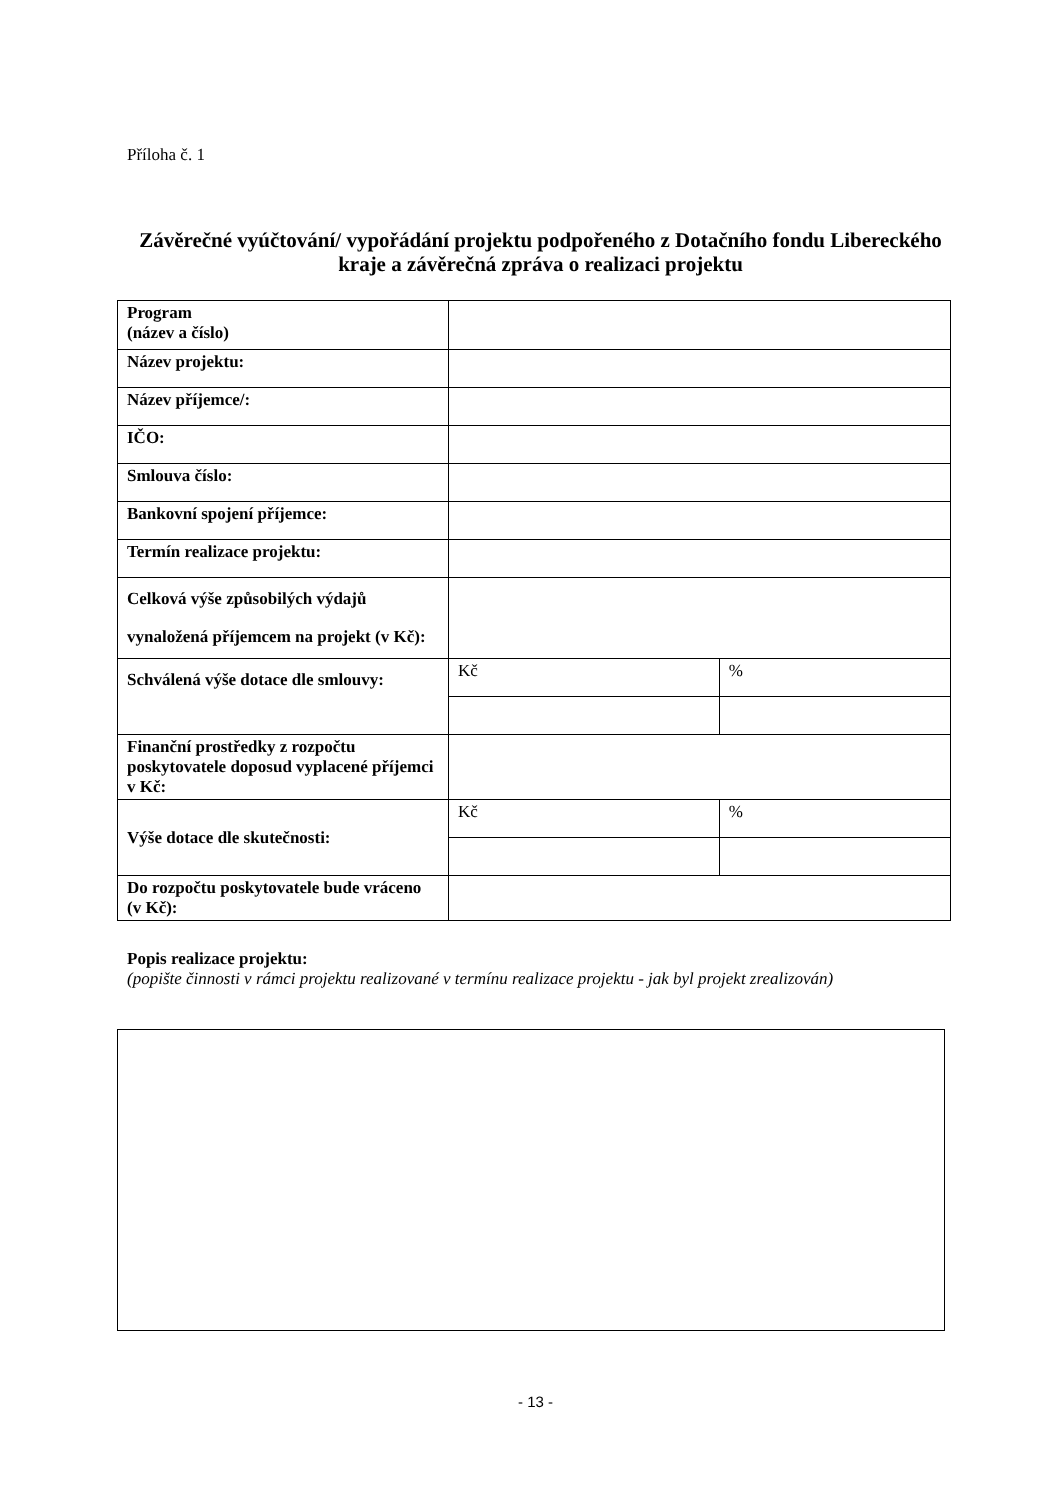Příloha č. 1
Závěrečné vyúčtování/ vypořádání projektu podpořeného z Dotačního fondu Libereckého kraje a závěrečná zpráva o realizaci projektu
| Program (název a číslo) | | |
| Název projektu: | | |
| Název příjemce/: | | |
| IČO: | | |
| Smlouva číslo: | | |
| Bankovní spojení příjemce: | | |
| Termín realizace projektu: | | |
| Celková výše způsobilých výdajů vynaložená příjemcem na projekt (v Kč): | | |
| Schválená výše dotace dle smlouvy: | Kč | % |
| Finanční prostředky z rozpočtu poskytovatele doposud vyplacené příjemci v Kč: | | |
| Výše dotace dle skutečnosti: | Kč | % |
| Do rozpočtu poskytovatele bude vráceno (v Kč): | | |
Popis realizace projektu:
(popište činnosti v rámci projektu realizované v termínu realizace projektu - jak byl projekt zrealizován)
- 13 -